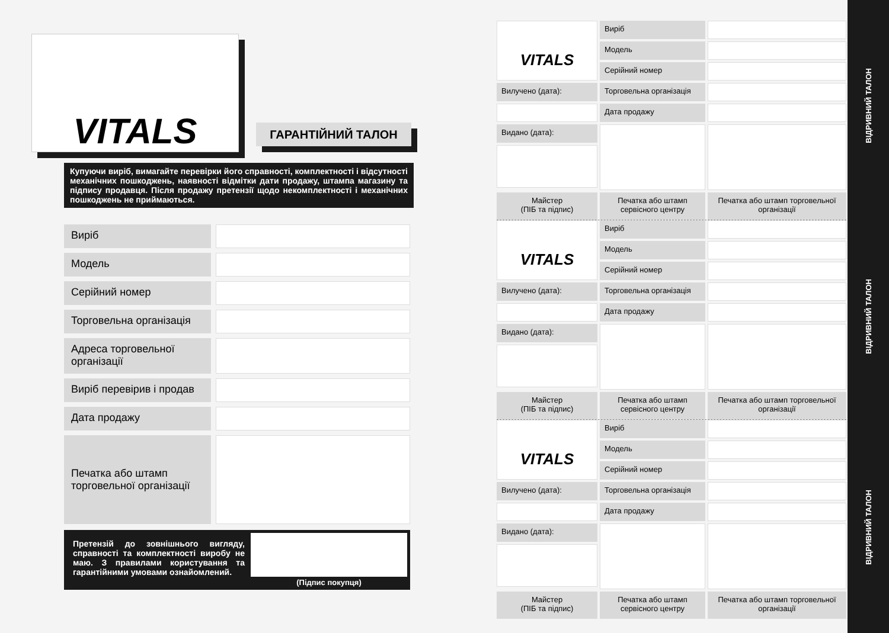VITALS
ГАРАНТІЙНИЙ ТАЛОН
Купуючи виріб, вимагайте перевірки його справності, комплектності і відсутності механічних пошкоджень, наявності відмітки дати продажу, штампа магазину та підпису продавця. Після продажу претензії щодо некомплектності і механічних пошкоджень не приймаються.
Виріб
Модель
Серійний номер
Торговельна організація
Адреса торговельної організації
Виріб перевірив і продав
Дата продажу
Печатка або штамп торговельної організації
Претензій до зовнішнього вигляду, справності та комплектності виробу не маю. З правилами користування та гарантійними умовами ознайомлений.
(Підпис покупця)
VITALS
Виріб
Модель
Серійний номер
Вилучено (дата):
Торговельна організація
Дата продажу
Видано (дата):
Майстер
(ПІБ та підпис)
Печатка або штамп сервісного центру
Печатка або штамп торговельної організації
VITALS
Виріб
Модель
Серійний номер
Вилучено (дата):
Торговельна організація
Дата продажу
Видано (дата):
Майстер
(ПІБ та підпис)
Печатка або штамп сервісного центру
Печатка або штамп торговельної організації
VITALS
Виріб
Модель
Серійний номер
Вилучено (дата):
Торговельна організація
Дата продажу
Видано (дата):
Майстер
(ПІБ та підпис)
Печатка або штамп сервісного центру
Печатка або штамп торговельної організації
ВІДРИВНИЙ ТАЛОН
ВІДРИВНИЙ ТАЛОН
ВІДРИВНИЙ ТАЛОН